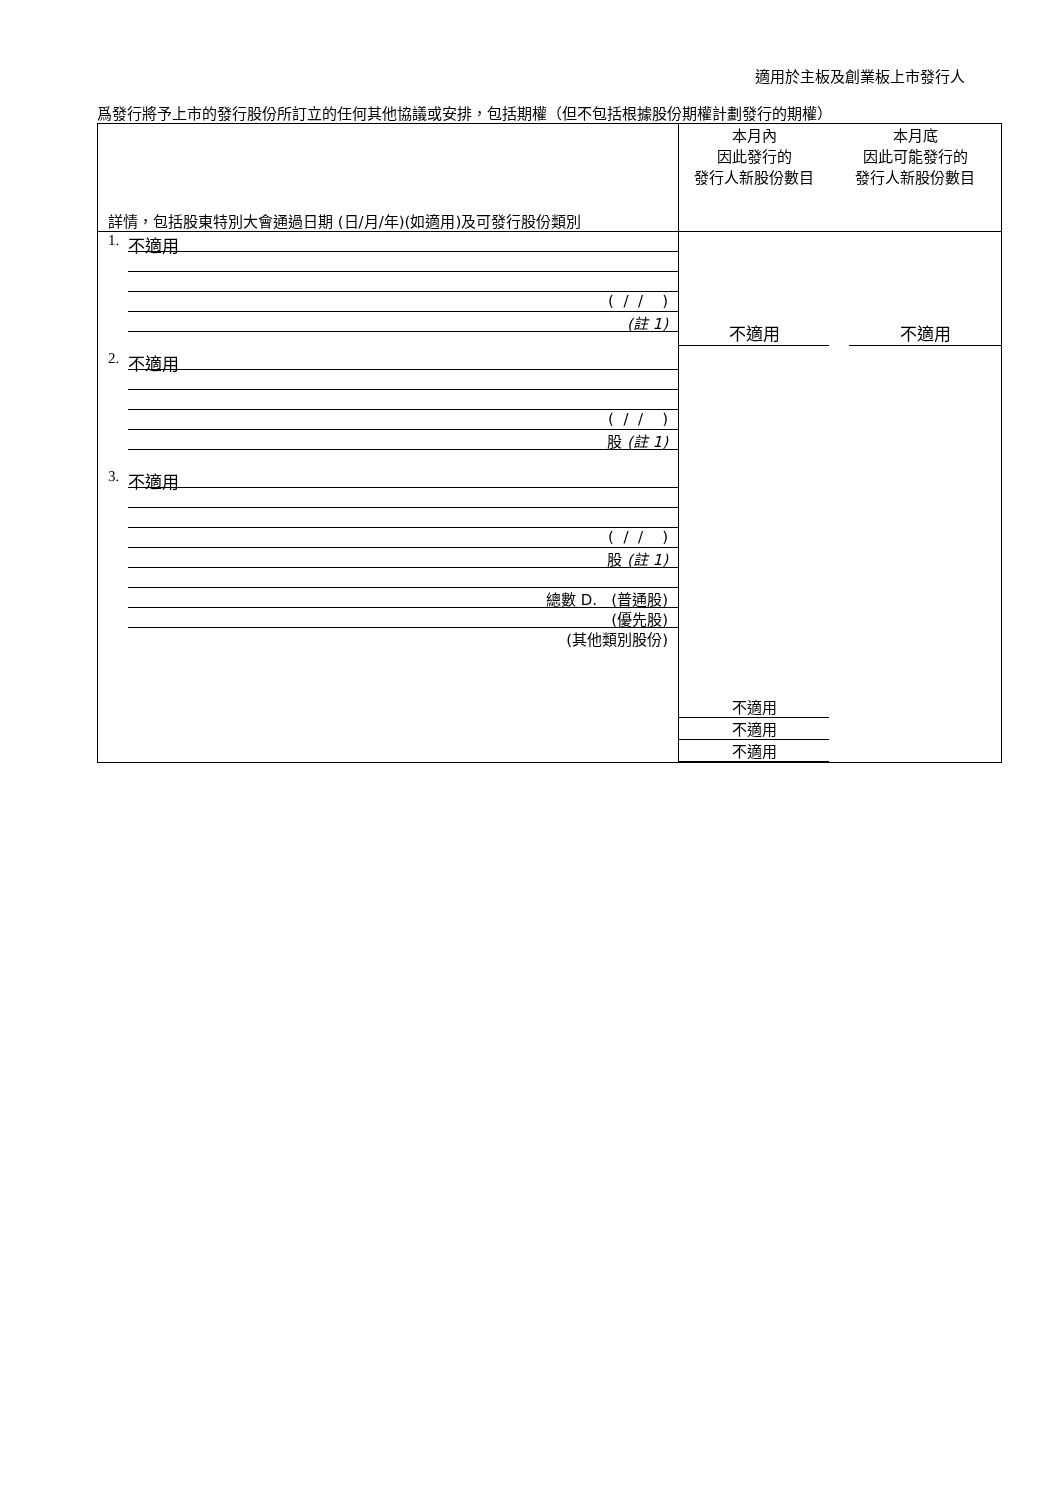適用於主板及創業板上市發行人
爲發行將予上市的發行股份所訂立的任何其他協議或安排，包括期權（但不包括根據股份期權計劃發行的期權）
| 詳情，包括股東特別大會通過日期 (日/月/年)(如適用)及可發行股份類別 | 本月內 因此發行的 發行人新股份數目 | 本月底 因此可能發行的 發行人新股份數目 |
| 1. 不適用 ( / / ) (註 1) 2. 不適用 ( / / ) 股 (註 1) 3. 不適用 ( / / ) 股 (註 1) 總數 D. (普通股) (優先股) (其他類別股份) | 不適用 不適用 不適用 不適用 | 不適用 |